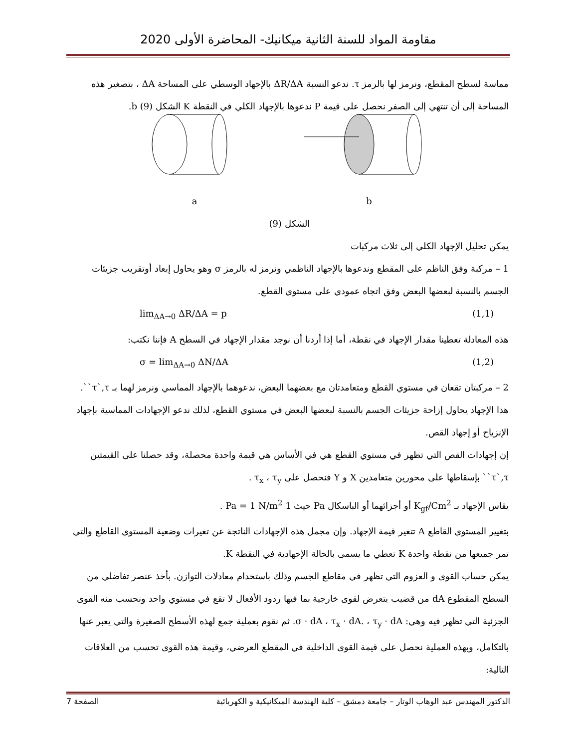مقاومة المواد للسنة الثانية ميكانيك- المحاضرة الأولى 2020
مماسة لسطح المقطع، ونرمز لها بالرمز τ. ندعو النسبة ΔR/ΔA بالإجهاد الوسطي على المساحة ΔA ، بتصغير هذه المساحة إلى أن تنتهي إلى الصفر نحصل على قيمة P ندعوها بالإجهاد الكلي في النقطة K الشكل (9) b.
a
b
الشكل (9)
يمكن تحليل الإجهاد الكلي إلى ثلاث مركبات
1 – مركبة وفق الناظم على المقطع وندعوها بالإجهاد الناظمي ونرمز له بالرمز σ وهو يحاول إبعاد أوتقريب جزيئات الجسم بالنسبة لبعضها البعض وفق اتجاه عمودي على مستوي القطع.
lim<sub>ΔA→0</sub> ΔR/ΔA = p (1,1)
هذه المعادلة تعطينا مقدار الإجهاد في نقطة، أما إذا أردنا أن نوجد مقدار الإجهاد في السطح A فإننا نكتب:
σ = lim<sub>ΔA→0</sub> ΔN/ΔA (1,2)
2 – مركبتان تقعان في مستوي القطع ومتعامدتان مع بعضهما البعض، ندعوهما بالإجهاد المماسي ونرمز لهما بـ τ`,τ``. هذا الإجهاد يحاول إزاحة جزيئات الجسم بالنسبة لبعضها البعض في مستوي القطع، لذلك ندعو الإجهادات المماسية بإجهاد الإنزياح أو إجهاد القص.
إن إجهادات القص التي تظهر في مستوي القطع هي في الأساس هي قيمة واحدة محصلة، وقد حصلنا على القيمتين τ`,τ`` بإسقاطها على محورين متعامدين X و Y فنحصل على τ<sub>x</sub> ، τ<sub>y</sub> .
يقاس الإجهاد بـ K<sub>gf</sub>/Cm<sup>2</sup> أو أجزائهما أو الباسكال Pa حيث 1 Pa = 1 N/m<sup>2</sup> .
بتغيير المستوي القاطع A تتغير قيمة الإجهاد. وإن مجمل هذه الإجهادات الناتجة عن تغيرات وضعية المستوي القاطع والتي تمر جميعها من نقطة واحدة K تعطي ما يسمى بالحالة الإجهادية في النقطة K.
يمكن حساب القوى و العزوم التي تظهر في مقاطع الجسم وذلك باستخدام معادلات التوازن. بأخذ عنصر تفاضلي من السطح المقطوع dA من قضيب يتعرض لقوى خارجية بما فيها ردود الأفعال لا تقع في مستوي واحد ونحسب منه القوى الجزئية التي تظهر فيه وهي: σ · dA ، τ<sub>x</sub> · dA. ، τ<sub>y</sub> · dA. ثم نقوم بعملية جمع لهذه الأسطح الصغيرة والتي يعبر عنها بالتكامل، وبهذه العملية نحصل على قيمة القوى الداخلية في المقطع العرضي، وقيمة هذه القوى تحسب من العلاقات التالية:
الدكتور المهندس عبد الوهاب الوتار – جامعة دمشق – كلية الهندسة الميكانيكية و الكهربائية الصفحة 7